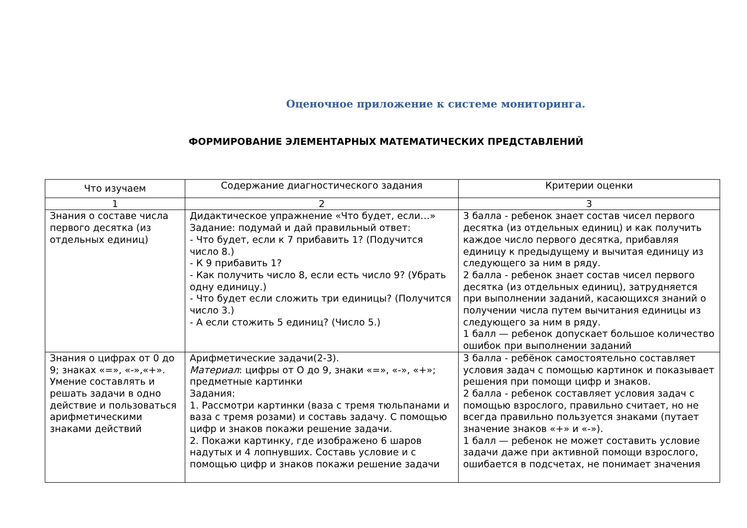Оценочное приложение к системе мониторинга.
ФОРМИРОВАНИЕ ЭЛЕМЕНТАРНЫХ МАТЕМАТИЧЕСКИХ ПРЕДСТАВЛЕНИЙ
| Что изучаем | Содержание диагностического задания | Критерии оценки |
| --- | --- | --- |
| 1 | 2 | 3 |
| Знания о составе числа первого десятка (из отдельных единиц) | Дидактическое упражнение «Что будет, если…» Задание: подумай и дай правильный ответ: - Что будет, если к 7 прибавить 1? (Подучится число 8.) - К 9 прибавить 1? - Как получить число 8, если есть число 9? (Убрать одну единицу.) - Что будет если сложить три единицы? (Получится число 3.) - А если стожить 5 единиц? (Число 5.) | 3 балла - ребенок знает состав чисел первого десятка (из отдельных единиц) и как получить каждое число первого десятка, прибавляя единицу к предыдущему и вычитая единицу из следующего за ним в ряду. 2 балла - ребенок знает состав чисел первого десятка (из отдельных единиц), затрудняется при выполнении заданий, касающихся знаний о получении числа путем вычитания единицы из следующего за ним в ряду. 1 балл — ребенок допускает большое количество ошибок при выполнении заданий |
| Знания о цифрах от 0 до 9; знаках «=», «-»,«+». Умение составлять и решать задачи в одно действие и пользоваться арифметическими знаками действий | Арифметические задачи(2-3). Материал : цифры от О до 9, знаки «=», «-», «+»; предметные картинки Задания: 1. Рассмотри картинки (ваза с тремя тюльпанами и ваза с тремя розами) и составь задачу. С помощью цифр и знаков покажи решение задачи. 2. Покажи картинку, где изображено 6 шаров надутых и 4 лопнувших. Составь условие и с помощью цифр и знаков покажи решение задачи | 3 балла - ребёнок самостоятельно составляет условия задач с помощью картинок и показывает решения при помощи цифр и знаков. 2 балла - ребенок составляет условия задач с помощью взрослого, правильно считает, но не всегда правильно пользуется знаками (путает значение знаков «+» и «-»). 1 балл — ребенок не может составить условие задачи даже при активной помощи взрослого, ошибается в подсчетах, не понимает значения |